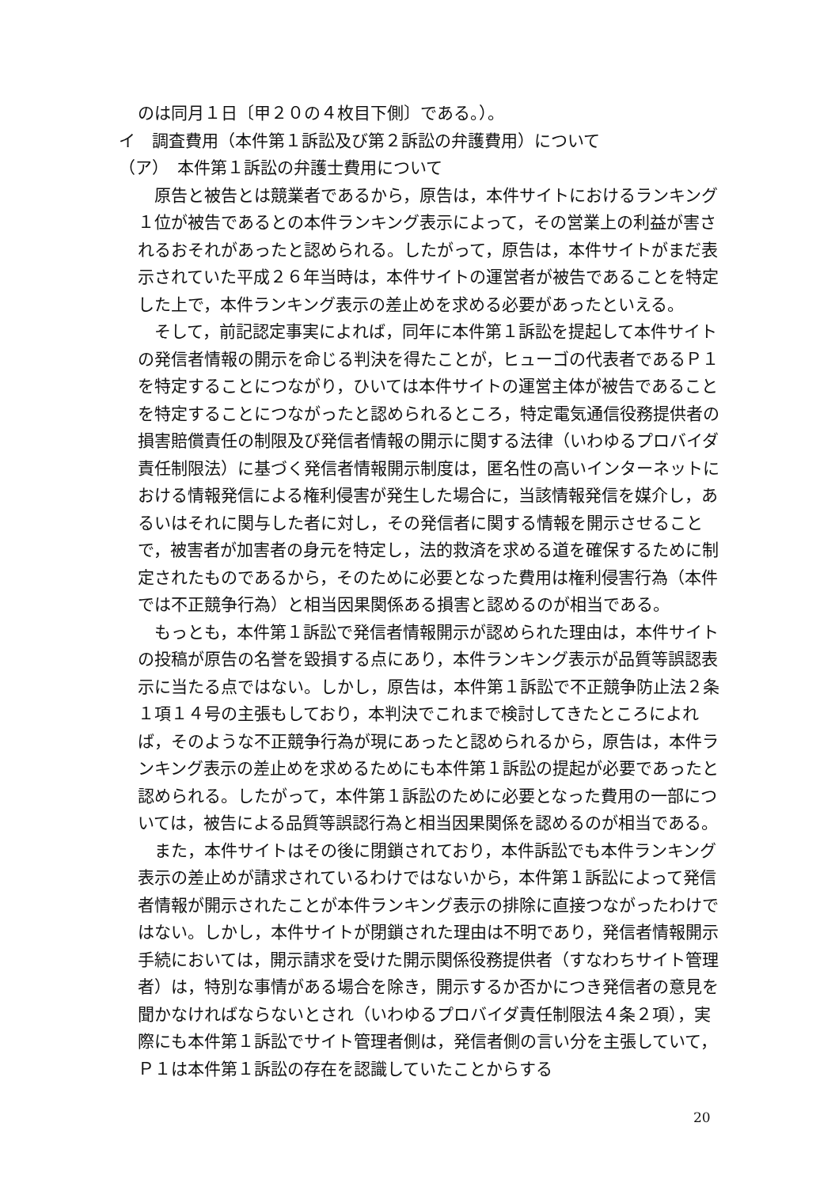のは同月１日〔甲２０の４枚目下側〕である。）。
イ　調査費用（本件第１訴訟及び第２訴訟の弁護費用）について
（ア）　本件第１訴訟の弁護士費用について
　原告と被告とは競業者であるから，原告は，本件サイトにおけるランキング１位が被告であるとの本件ランキング表示によって，その営業上の利益が害されるおそれがあったと認められる。したがって，原告は，本件サイトがまだ表示されていた平成２６年当時は，本件サイトの運営者が被告であることを特定した上で，本件ランキング表示の差止めを求める必要があったといえる。
　そして，前記認定事実によれば，同年に本件第１訴訟を提起して本件サイトの発信者情報の開示を命じる判決を得たことが，ヒューゴの代表者であるＰ１を特定することにつながり，ひいては本件サイトの運営主体が被告であることを特定することにつながったと認められるところ，特定電気通信役務提供者の損害賠償責任の制限及び発信者情報の開示に関する法律（いわゆるプロバイダ責任制限法）に基づく発信者情報開示制度は，匿名性の高いインターネットにおける情報発信による権利侵害が発生した場合に，当該情報発信を媒介し，あるいはそれに関与した者に対し，その発信者に関する情報を開示させることで，被害者が加害者の身元を特定し，法的救済を求める道を確保するために制定されたものであるから，そのために必要となった費用は権利侵害行為（本件では不正競争行為）と相当因果関係ある損害と認めるのが相当である。
　もっとも，本件第１訴訟で発信者情報開示が認められた理由は，本件サイトの投稿が原告の名誉を毀損する点にあり，本件ランキング表示が品質等誤認表示に当たる点ではない。しかし，原告は，本件第１訴訟で不正競争防止法２条１項１４号の主張もしており，本判決でこれまで検討してきたところによれば，そのような不正競争行為が現にあったと認められるから，原告は，本件ランキング表示の差止めを求めるためにも本件第１訴訟の提起が必要であったと認められる。したがって，本件第１訴訟のために必要となった費用の一部については，被告による品質等誤認行為と相当因果関係を認めるのが相当である。
　また，本件サイトはその後に閉鎖されており，本件訴訟でも本件ランキング表示の差止めが請求されているわけではないから，本件第１訴訟によって発信者情報が開示されたことが本件ランキング表示の排除に直接つながったわけではない。しかし，本件サイトが閉鎖された理由は不明であり，発信者情報開示手続においては，開示請求を受けた開示関係役務提供者（すなわちサイト管理者）は，特別な事情がある場合を除き，開示するか否かにつき発信者の意見を聞かなければならないとされ（いわゆるプロバイダ責任制限法４条２項），実際にも本件第１訴訟でサイト管理者側は，発信者側の言い分を主張していて，Ｐ１は本件第１訴訟の存在を認識していたことからする
20